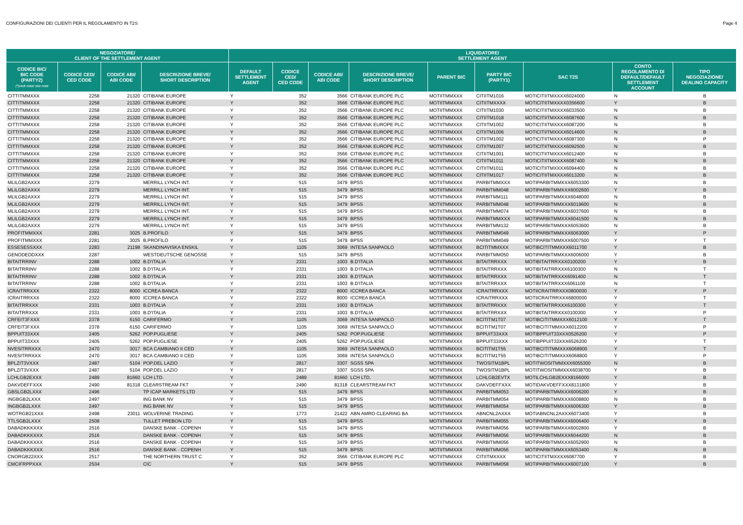CONFIGURAZIONI DEI CLIENTI PER IL REGOLAMENTO IN T2S Page 4
| NEGOZIATORE/ CLIENT OF THE SETTLEMENT AGENT | | | | LIQUIDATORE/ SETTLEMENT AGENT | | | | | | | | |
| --- | --- | --- | --- | --- | --- | --- | --- | --- | --- | --- | --- | --- |
| CODICE BIC/ BIC CODE (PARTY2) (*)vedi nota/ see note | CODICE CED/ CED CODE | CODICE ABI/ ABI CODE | DESCRIZIONE BREVE/ SHORT DESCRIPTION | DEFAULT SETTLEMENT AGENT | CODICE CED/ CED CODE | CODICE ABI/ ABI CODE | DESCRIZIONE BREVE/ SHORT DESCRIPTION | PARENT BIC | PARTY BIC (PARTY1) | SAC T2S | CONTO REGOLAMENTO DI DEFAULT/DEFAULT SETTLEMENT ACCOUNT | TIPO NEGOZIAZIONE/ DEALING CAPACITY |
| CITTITMMXXX | 2258 | 21320 | CITIBANK EUROPE | Y | 352 | 3566 | CITIBANK EUROPE PLC | MOTIITMMXXX | CITIITM1016 | MOTICITIITMXXXX6024000 | N | B |
| CITTITMMXXX | 2258 | 21320 | CITIBANK EUROPE | Y | 352 | 3566 | CITIBANK EUROPE PLC | MOTIITMMXXX | CITIITMXXXX | MOTICITIITMXXXX0356600 | Y | B |
| CITTITMMXXX | 2258 | 21320 | CITIBANK EUROPE | Y | 352 | 3566 | CITIBANK EUROPE PLC | MOTIITMMXXX | CITIITM1030 | MOTICITIITMXXXX6033500 | N | B |
| CITTITMMXXX | 2258 | 21320 | CITIBANK EUROPE | Y | 352 | 3566 | CITIBANK EUROPE PLC | MOTIITMMXXX | CITIITM1018 | MOTICITIITMXXXX6087600 | N | B |
| CITTITMMXXX | 2258 | 21320 | CITIBANK EUROPE | Y | 352 | 3566 | CITIBANK EUROPE PLC | MOTIITMMXXX | CITIITM1002 | MOTICITIITMXXXX6087200 | N | B |
| CITTITMMXXX | 2258 | 21320 | CITIBANK EUROPE | Y | 352 | 3566 | CITIBANK EUROPE PLC | MOTIITMMXXX | CITIITM1006 | MOTICITIITMXXXX6014600 | N | B |
| CITTITMMXXX | 2258 | 21320 | CITIBANK EUROPE | Y | 352 | 3566 | CITIBANK EUROPE PLC | MOTIITMMXXX | CITIITM1002 | MOTICITIITMXXXX6087300 | N | P |
| CITTITMMXXX | 2258 | 21320 | CITIBANK EUROPE | Y | 352 | 3566 | CITIBANK EUROPE PLC | MOTIITMMXXX | CITIITM1007 | MOTICITIITMXXXX6092500 | N | B |
| CITTITMMXXX | 2258 | 21320 | CITIBANK EUROPE | Y | 352 | 3566 | CITIBANK EUROPE PLC | MOTIITMMXXX | CITIITM1001 | MOTICITIITMXXXX6012400 | N | B |
| CITTITMMXXX | 2258 | 21320 | CITIBANK EUROPE | Y | 352 | 3566 | CITIBANK EUROPE PLC | MOTIITMMXXX | CITIITM1011 | MOTICITIITMXXXX6087400 | N | B |
| CITTITMMXXX | 2258 | 21320 | CITIBANK EUROPE | Y | 352 | 3566 | CITIBANK EUROPE PLC | MOTIITMMXXX | CITIITM1011 | MOTICITIITMXXXX6094400 | N | B |
| CITTITMMXXX | 2258 | 21320 | CITIBANK EUROPE | Y | 352 | 3566 | CITIBANK EUROPE PLC | MOTIITMMXXX | CITIITM1017 | MOTICITIITMXXXX6013200 | N | B |
| MLILGB2AXXX | 2279 | | MERRILL LYNCH INT. | Y | 515 | 3479 | BPSS | MOTIITMMXXX | PARBITMMXXX | MOTIPARBITMMXXX6053300 | N | B |
| MLILGB2AXXX | 2279 | | MERRILL LYNCH INT. | Y | 515 | 3479 | BPSS | MOTIITMMXXX | PARBITMM048 | MOTIPARBITMMXXX6002600 | Y | B |
| MLILGB2AXXX | 2279 | | MERRILL LYNCH INT. | Y | 515 | 3479 | BPSS | MOTIITMMXXX | PARBITMM111 | MOTIPARBITMMXXX6048000 | N | B |
| MLILGB2AXXX | 2279 | | MERRILL LYNCH INT. | Y | 515 | 3479 | BPSS | MOTIITMMXXX | PARBITMM048 | MOTIPARBITMMXXX6019600 | N | B |
| MLILGB2AXXX | 2279 | | MERRILL LYNCH INT. | Y | 515 | 3479 | BPSS | MOTIITMMXXX | PARBITMM074 | MOTIPARBITMMXXX6037600 | N | B |
| MLILGB2AXXX | 2279 | | MERRILL LYNCH INT. | Y | 515 | 3479 | BPSS | MOTIITMMXXX | PARBITMMXXX | MOTIPARBITMMXXX6041500 | N | B |
| MLILGB2AXXX | 2279 | | MERRILL LYNCH INT. | Y | 515 | 3479 | BPSS | MOTIITMMXXX | PARBITMM132 | MOTIPARBITMMXXX6053600 | N | B |
| PROFITMMXXX | 2281 | 3025 | B.PROFILO | Y | 515 | 3479 | BPSS | MOTIITMMXXX | PARBITMM049 | MOTIPARBITMMXXX6063000 | Y | P |
| PROFITMMXXX | 2281 | 3025 | B.PROFILO | Y | 515 | 3479 | BPSS | MOTIITMMXXX | PARBITMM049 | MOTIPARBITMMXXX6007500 | Y | T |
| ESSESESSXXX | 2283 | 21198 | SKANDINAVISKA ENSKIL | Y | 1105 | 3069 | INTESA SANPAOLO | MOTIITMMXXX | BCITITMMXXX | MOTIBCITITMMXXX6011700 | Y | B |
| GENODEDDXXX | 2287 | | WESTDEUTSCHE GENOSSE | Y | 515 | 3479 | BPSS | MOTIITMMXXX | PARBITMM050 | MOTIPARBITMMXXX6006000 | Y | B |
| BITAITRRINV | 2288 | 1002 | B.D'ITALIA | Y | 2331 | 1003 | B.D'ITALIA | MOTIITMMXXX | BITAITRRXXX | MOTIBITAITRRXXX0100200 | Y | B |
| BITAITRRINV | 2288 | 1002 | B.D'ITALIA | Y | 2331 | 1003 | B.D'ITALIA | MOTIITMMXXX | BITAITRRXXX | MOTIBITAITRRXXX6100300 | N | T |
| BITAITRRINV | 2288 | 1002 | B.D'ITALIA | Y | 2331 | 1003 | B.D'ITALIA | MOTIITMMXXX | BITAITRRXXX | MOTIBITAITRRXXX6091400 | N | T |
| BITAITRRINV | 2288 | 1002 | B.D'ITALIA | Y | 2331 | 1003 | B.D'ITALIA | MOTIITMMXXX | BITAITRRXXX | MOTIBITAITRRXXX6061100 | N | T |
| ICRAITRRXXX | 2322 | 8000 | ICCREA BANCA | Y | 2322 | 8000 | ICCREA BANCA | MOTIITMMXXX | ICRAITRRXXX | MOTIICRAITRRXXX0800000 | Y | P |
| ICRAITRRXXX | 2322 | 8000 | ICCREA BANCA | Y | 2322 | 8000 | ICCREA BANCA | MOTIITMMXXX | ICRAITRRXXX | MOTIICRAITRRXXX6800000 | Y | T |
| BITAITRRXXX | 2331 | 1003 | B.D'ITALIA | Y | 2331 | 1003 | B.D'ITALIA | MOTIITMMXXX | BITAITRRXXX | MOTIBITAITRRXXX6100300 | Y | T |
| BITAITRRXXX | 2331 | 1003 | B.D'ITALIA | Y | 2331 | 1003 | B.D'ITALIA | MOTIITMMXXX | BITAITRRXXX | MOTIBITAITRRXXX0100300 | Y | P |
| CRFEIT3FXXX | 2378 | 6150 | CARIFERMO | Y | 1105 | 3069 | INTESA SANPAOLO | MOTIITMMXXX | BCITITM1T07 | MOTIBCITITMMXXX6012100 | Y | T |
| CRFEIT3FXXX | 2378 | 6150 | CARIFERMO | Y | 1105 | 3069 | INTESA SANPAOLO | MOTIITMMXXX | BCITITM1T07 | MOTIBCITITMMXXX6012200 | Y | P |
| BPPUIT33XXX | 2405 | 5262 | POP.PUGLIESE | Y | 2405 | 5262 | POP.PUGLIESE | MOTIITMMXXX | BPPUIT33XXX | MOTIBPPUIT33XXX0526200 | Y | P |
| BPPUIT33XXX | 2405 | 5262 | POP.PUGLIESE | Y | 2405 | 5262 | POP.PUGLIESE | MOTIITMMXXX | BPPUIT33XXX | MOTIBPPUIT33XXX6526200 | Y | T |
| NVESITRRXXX | 2470 | 3017 | BCA CAMBIANO II CED | Y | 1105 | 3069 | INTESA SANPAOLO | MOTIITMMXXX | BCITITM1T55 | MOTIBCITITMMXXX6068900 | Y | T |
| NVESITRRXXX | 2470 | 3017 | BCA CAMBIANO II CED | Y | 1105 | 3069 | INTESA SANPAOLO | MOTIITMMXXX | BCITITM1T55 | MOTIBCITITMMXXX6068800 | Y | P |
| BPLZIT3VXXX | 2487 | 5104 | POP.DEL LAZIO | Y | 2817 | 3307 | SGSS SPA | MOTIITMMXXX | TWOSITM1BPL | MOTITWOSITMMXXX6055300 | N | B |
| BPLZIT3VXXX | 2487 | 5104 | POP.DEL LAZIO | Y | 2817 | 3307 | SGSS SPA | MOTIITMMXXX | TWOSITM1BPL | MOTITWOSITMMXXX6038700 | Y | B |
| LCHLGB2EXXX | 2489 | 81660 | LCH LTD. | Y | 2489 | 81660 | LCH LTD. | MOTIITMMXXX | LCHLGB2EVTX | MOTILCHLGB2EXXX8166000 | Y | B |
| DAKVDEFFXXX | 2490 | 81318 | CLEARSTREAM FKT | Y | 2490 | 81318 | CLEARSTREAM FKT | MOTIITMMXXX | DAKVDEFFXXX | MOTIDAKVDEFFXXX8131800 | Y | B |
| GBSLGB2LXXX | 2496 | | TP ICAP MARKETS LTD | Y | 515 | 3479 | BPSS | MOTIITMMXXX | PARBITMM053 | MOTIPARBITMMXXX6006200 | Y | B |
| INGBGB2LXXX | 2497 | | ING BANK NV | Y | 515 | 3479 | BPSS | MOTIITMMXXX | PARBITMM054 | MOTIPARBITMMXXX6008800 | N | B |
| INGBGB2LXXX | 2497 | | ING BANK NV | Y | 515 | 3479 | BPSS | MOTIITMMXXX | PARBITMM054 | MOTIPARBITMMXXX6006300 | Y | B |
| WOTRGB21XXX | 2498 | 23011 | WOLVERINE TRADING | Y | 1773 | 21422 | ABN AMRO CLEARING BA | MOTIITMMXXX | ABNCNL2AXXX | MOTIABNCNL2AXXX6073400 | Y | B |
| TTLSGB2LXXX | 2508 | | TULLET PREBON LTD | Y | 515 | 3479 | BPSS | MOTIITMMXXX | PARBITMM055 | MOTIPARBITMMXXX6006400 | Y | B |
| DABADKKKXXX | 2516 | | DANSKE BANK - COPENH | Y | 515 | 3479 | BPSS | MOTIITMMXXX | PARBITMM056 | MOTIPARBITMMXXX6002800 | Y | B |
| DABADKKKXXX | 2516 | | DANSKE BANK - COPENH | Y | 515 | 3479 | BPSS | MOTIITMMXXX | PARBITMM056 | MOTIPARBITMMXXX6044200 | N | B |
| DABADKKKXXX | 2516 | | DANSKE BANK - COPENH | Y | 515 | 3479 | BPSS | MOTIITMMXXX | PARBITMM056 | MOTIPARBITMMXXX6052900 | N | B |
| DABADKKKXXX | 2516 | | DANSKE BANK - COPENH | Y | 515 | 3479 | BPSS | MOTIITMMXXX | PARBITMM056 | MOTIPARBITMMXXX6053400 | N | B |
| CNORGB22XXX | 2517 | | THE NORTHERN TRUST C | Y | 352 | 3566 | CITIBANK EUROPE PLC | MOTIITMMXXX | CITIITMXXXX | MOTICITIITMXXXX6087700 | Y | B |
| CMCIFRPPXXX | 2534 | | CIC | Y | 515 | 3479 | BPSS | MOTIITMMXXX | PARBITMM058 | MOTIPARBITMMXXX6007100 | Y | B |